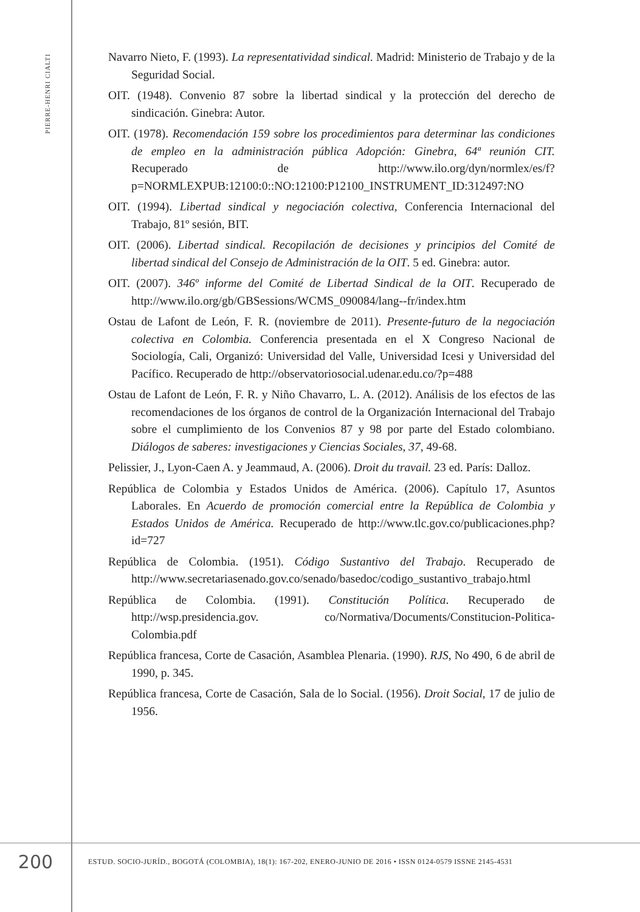PIERRE-HENRI CIALTI
Navarro Nieto, F. (1993). La representatividad sindical. Madrid: Ministerio de Trabajo y de la Seguridad Social.
OIT. (1948). Convenio 87 sobre la libertad sindical y la protección del derecho de sindicación. Ginebra: Autor.
OIT. (1978). Recomendación 159 sobre los procedimientos para determinar las condiciones de empleo en la administración pública Adopción: Ginebra, 64ª reunión CIT. Recuperado de http://www.ilo.org/dyn/normlex/es/f?p=NORMLEXPUB:12100:0::NO:12100:P12100_INSTRUMENT_ID:312497:NO
OIT. (1994). Libertad sindical y negociación colectiva, Conferencia Internacional del Trabajo, 81º sesión, BIT.
OIT. (2006). Libertad sindical. Recopilación de decisiones y principios del Comité de libertad sindical del Consejo de Administración de la OIT. 5 ed. Ginebra: autor.
OIT. (2007). 346º informe del Comité de Libertad Sindical de la OIT. Recuperado de http://www.ilo.org/gb/GBSessions/WCMS_090084/lang--fr/index.htm
Ostau de Lafont de León, F. R. (noviembre de 2011). Presente-futuro de la negociación colectiva en Colombia. Conferencia presentada en el X Congreso Nacional de Sociología, Cali, Organizó: Universidad del Valle, Universidad Icesi y Universidad del Pacífico. Recuperado de http://observatoriosocial.udenar.edu.co/?p=488
Ostau de Lafont de León, F. R. y Niño Chavarro, L. A. (2012). Análisis de los efectos de las recomendaciones de los órganos de control de la Organización Internacional del Trabajo sobre el cumplimiento de los Convenios 87 y 98 por parte del Estado colombiano. Diálogos de saberes: investigaciones y Ciencias Sociales, 37, 49-68.
Pelissier, J., Lyon-Caen A. y Jeammaud, A. (2006). Droit du travail. 23 ed. París: Dalloz.
República de Colombia y Estados Unidos de América. (2006). Capítulo 17, Asuntos Laborales. En Acuerdo de promoción comercial entre la República de Colombia y Estados Unidos de América. Recuperado de http://www.tlc.gov.co/publicaciones.php?id=727
República de Colombia. (1951). Código Sustantivo del Trabajo. Recuperado de http://www.secretariasenado.gov.co/senado/basedoc/codigo_sustantivo_trabajo.html
República de Colombia. (1991). Constitución Política. Recuperado de http://wsp.presidencia.gov. co/Normativa/Documents/Constitucion-Politica-Colombia.pdf
República francesa, Corte de Casación, Asamblea Plenaria. (1990). RJS, No 490, 6 de abril de 1990, p. 345.
República francesa, Corte de Casación, Sala de lo Social. (1956). Droit Social, 17 de julio de 1956.
200
ESTUD. SOCIO-JURÍD., BOGOTÁ (COLOMBIA), 18(1): 167-202, ENERO-JUNIO DE 2016 • ISSN 0124-0579 ISSNE 2145-4531